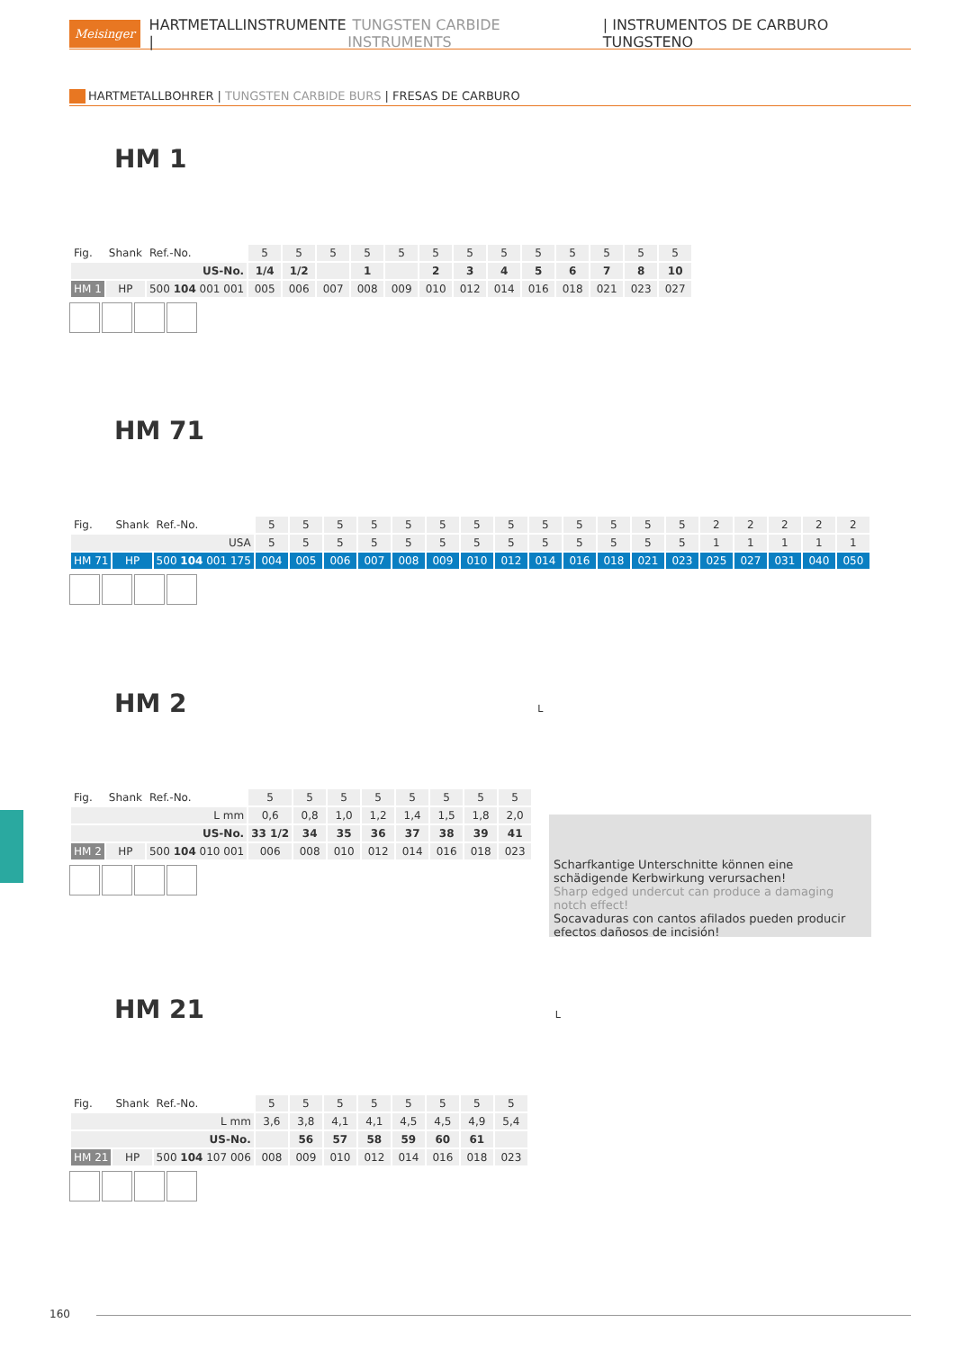Meisinger HARTMETALLINSTRUMENTE | TUNGSTEN CARBIDE INSTRUMENTS | INSTRUMENTOS DE CARBURO TUNGSTENO
HARTMETALLBOHRER | TUNGSTEN CARBIDE BURS | FRESAS DE CARBURO
HM 1
| Fig. | Shank | Ref.-No. | 5 | 5 | 5 | 5 | 5 | 5 | 5 | 5 | 5 | 5 | 5 | 5 | 5 |
| US-No. | | | 1/4 | 1/2 | | 1 | | 2 | 3 | 4 | 5 | 6 | 7 | 8 | 10 |
| HM 1 | HP | 500 104 001 001 | 005 | 006 | 007 | 008 | 009 | 010 | 012 | 014 | 016 | 018 | 021 | 023 | 027 |
HM 71
| Fig. | Shank | Ref.-No. | 5 | 5 | 5 | 5 | 5 | 5 | 5 | 5 | 5 | 5 | 5 | 5 | 5 | 2 | 2 | 2 | 2 | 2 |
| USA | | | 5 | 5 | 5 | 5 | 5 | 5 | 5 | 5 | 5 | 5 | 5 | 5 | 5 | 1 | 1 | 1 | 1 | 1 |
| HM 71 | HP | 500 104 001 175 | 004 | 005 | 006 | 007 | 008 | 009 | 010 | 012 | 014 | 016 | 018 | 021 | 023 | 025 | 027 | 031 | 040 | 050 |
HM 2 L
| Fig. | Shank | Ref.-No. | 5 | 5 | 5 | 5 | 5 | 5 | 5 | 5 |
| L mm | | | 0,6 | 0,8 | 1,0 | 1,2 | 1,4 | 1,5 | 1,8 | 2,0 |
| US-No. | | | 33 1/2 | 34 | 35 | 36 | 37 | 38 | 39 | 41 |
| HM 2 | HP | 500 104 010 001 | 006 | 008 | 010 | 012 | 014 | 016 | 018 | 023 |
Scharfkantige Unterschnitte können eine schädigende Kerbwirkung verursachen!
Sharp edged undercut can produce a damaging notch effect!
Socavaduras con cantos afilados pueden producir efectos dañosos de incisión!
HM 21 L
| Fig. | Shank | Ref.-No. | 5 | 5 | 5 | 5 | 5 | 5 | 5 | 5 |
| L mm | | | 3,6 | 3,8 | 4,1 | 4,1 | 4,5 | 4,5 | 4,9 | 5,4 |
| US-No. | | | | 56 | 57 | 58 | 59 | 60 | 61 | |
| HM 21 | HP | 500 104 107 006 | 008 | 009 | 010 | 012 | 014 | 016 | 018 | 023 |
160